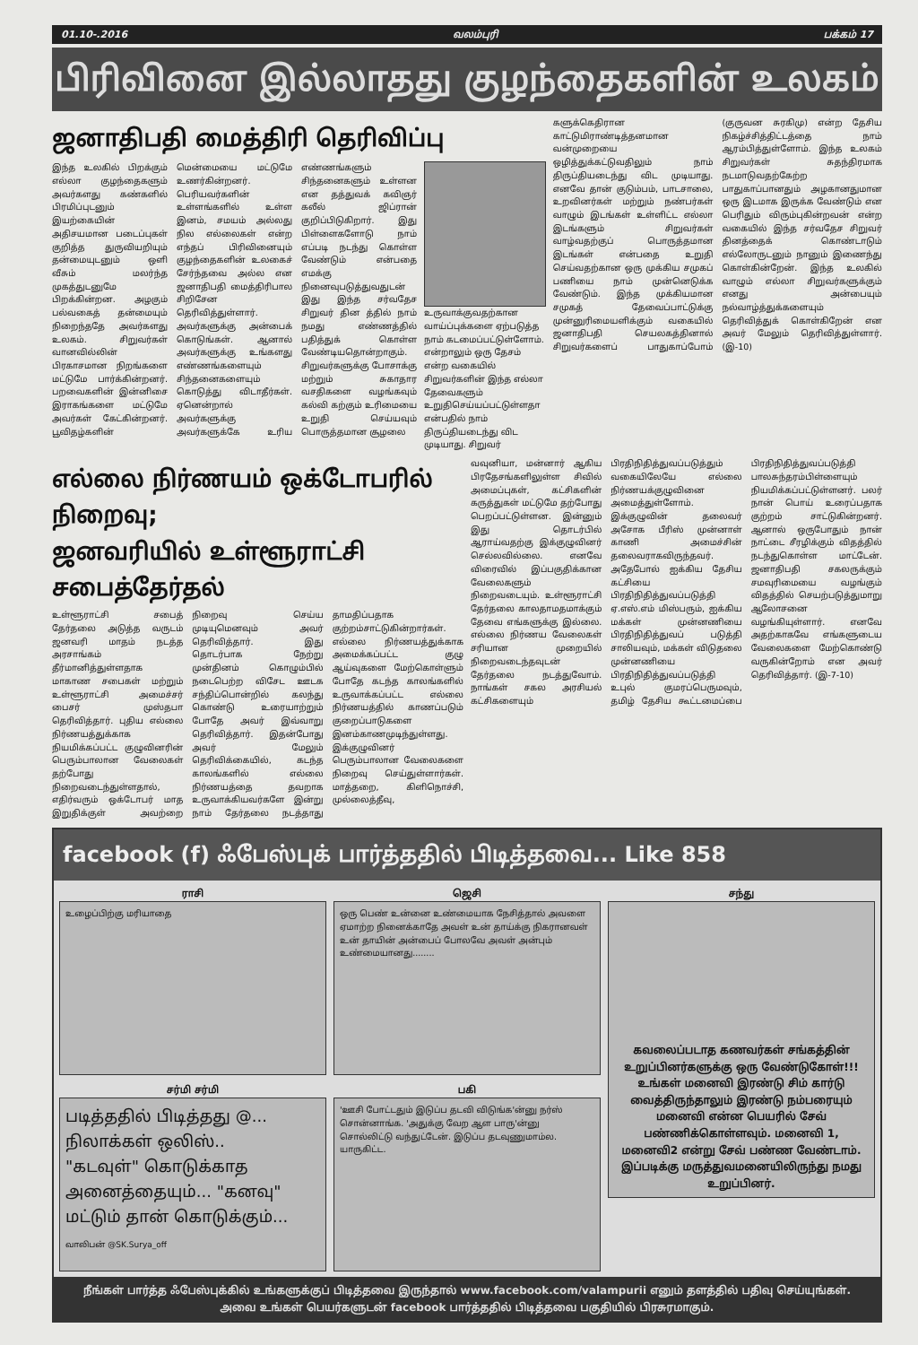01.10-.2016 வலம்புரி பக்கம் 17
பிரிவினை இல்லாதது குழந்தைகளின் உலகம்
ஜனாதிபதி மைத்திரி தெரிவிப்பு
இந்த உலகில் பிறக்கும் எல்லா குழந்தைகளும் அவர்களது கண்களில் பிரமிப்புடனும் இயற்கையின் அதிசயமான படைப்புகள் குறித்த துருவியறியும் தன்மையுடனும் ஒளி வீசும் மலர்ந்த முகத்துடனுமே பிறக்கின்றன. அழகும் பல்வகைத் தன்மையும் நிறைந்ததே அவர்களது உலகம். சிறுவர்கள் வானவில்லின் பிரகாசமான நிறங்களை மட்டுமே பார்க்கின்றனர். பறவைகளின் இன்னிசை இராகங்களை மட்டுமே அவர்கள் கேட்கின்றனர். பூவிதழ்களின் மென்மையை மட்டுமே உணர்கின்றனர். பெரியவர்களின் உள்ளங்களில் உள்ள இனம், சமயம் அல்லது நில எல்லைகள் என்ற எந்தப் பிரிவினையும் குழந்தைகளின் உலகைச் சேர்ந்தவை அல்ல என ஜனாதிபதி மைத்திரிபால சிறிசேன தெரிவித்துள்ளார். அவர்களுக்கு அன்பைக் கொடுங்கள். ஆனால் அவர்களுக்கு உங்களது எண்ணங்களையும் சிந்தனைகளையும் கொடுத்து விடாதீர்கள். ஏனென்றால் அவர்களுக்கு அவர்களுக்கே உரிய எண்ணங்களும் சிந்தனைகளும் உள்ளன என தத்துவக் கவிஞர் கலீல் ஜிப்ரான் குறிப்பிடுகிறார். இது பிள்ளைகளோடு நாம் எப்படி நடந்து கொள்ள வேண்டும் என்பதை எமக்கு நினைவுபடுத்துவதுடன் இது இந்த சர்வதேச சிறுவர் தின த்தில் நாம் நமது எண்ணத்தில் பதித்துக் கொள்ள வேண்டியதொன்றாகும். சிறுவர்களுக்கு போசாக்கு மற்றும் சுகாதார வசதிகளை வழங்கவும் கல்வி கற்கும் உரிமையை உறுதி செய்யவும் பொருத்தமான சூழலை
உருவாக்குவதற்கான வாய்ப்புக்களை ஏற்படுத்த நாம் கடமைப்பட்டுள்ளோம். என்றாலும் ஒரு தேசம் என்ற வகையில் சிறுவர்களின் இந்த எல்லா தேவைகளும் உறுதிசெய்யப்பட்டுள்ளதா என்பதில் நாம் திருப்தியடைந்து விட முடியாது. சிறுவர்
களுக்கெதிரான காட்டுமிராண்டித்தனமான வன்முறையை ஒழித்துக்கட்டுவதிலும் நாம் திருப்தியடைந்து விட முடியாது. எனவே தான் குடும்பம், பாடசாலை, உறவினர்கள் மற்றும் நண்பர்கள் வாழும் இடங்கள் உள்ளிட்ட எல்லா இடங்களும் சிறுவர்கள் வாழ்வதற்குப் பொருத்தமான இடங்கள் என்பதை உறுதி செய்வதற்கான ஒரு முக்கிய சமுகப் பணியை நாம் முன்னெடுக்க வேண்டும். இந்த முக்கியமான சமுகத் தேவைப்பாட்டுக்கு முன்னுரிமையளிக்கும் வகையில் ஜனாதிபதி செயலகத்தினால் சிறுவர்களைப் பாதுகாப்போம் (குருவன சுரகிமு) என்ற தேசிய நிகழ்ச்சித்திட்டத்தை நாம் ஆரம்பித்துள்ளோம். இந்த உலகம் சிறுவர்கள் சுதந்திரமாக நடமாடுவதற்கேற்ற பாதுகாப்பானதும் அழகானதுமான ஒரு இடமாக இருக்க வேண்டும் என பெரிதும் விரும்புகின்றவன் என்ற வகையில் இந்த சர்வதேச சிறுவர் தினத்தைக் கொண்டாடும் எல்லோருடனும் நானும் இணைந்து கொள்கின்றேன். இந்த உலகில் வாழும் எல்லா சிறுவர்களுக்கும் எனது அன்பையும் நல்வாழ்த்துக்களையும் தெரிவித்துக் கொள்கிறேன் என அவர் மேலும் தெரிவித்துள்ளார். (இ-10)
எல்லை நிர்ணயம் ஒக்டோபரில் நிறைவு;
ஜனவரியில் உள்ளூராட்சி சபைத்தேர்தல்
உள்ளூராட்சி சபைத் தேர்தலை அடுத்த வருடம் ஜனவரி மாதம் நடத்த அரசாங்கம் தீர்மானித்துள்ளதாக மாகாண சபைகள் மற்றும் உள்ளூராட்சி அமைச்சர் பைசர் முஸ்தபா தெரிவித்தார். புதிய எல்லை நிர்ணயத்துக்காக நியமிக்கப்பட்ட குழுவினரின் பெரும்பாலான வேலைகள் தற்போது நிறைவடைந்துள்ளதால், எதிர்வரும் ஒக்டோபர் மாத இறுதிக்குள் அவற்றை நிறைவு செய்ய முடியுமெனவும் அவர் தெரிவித்தார். இது தொடர்பாக நேற்று முன்தினம் கொழும்பில் நடைபெற்ற விசேட ஊடக சந்திப்பொன்றில் கலந்து கொண்டு உரையாற்றும் போதே அவர் இவ்வாறு தெரிவித்தார். இதன்போது அவர் மேலும் தெரிவிக்கையில், கடந்த காலங்களில் எல்லை நிர்ணயத்தை தவறாக உருவாக்கியவர்களே இன்று நாம் தேர்தலை நடத்தாது தாமதிப்பதாக குற்றம்சாட்டுகின்றார்கள். எல்லை நிர்ணயத்துக்காக அமைக்கப்பட்ட குழு ஆய்வுகளை மேற்கொள்ளும் போதே கடந்த காலங்களில் உருவாக்கப்பட்ட எல்லை நிர்ணயத்தில் காணப்படும் குறைப்பாடுகளை இனம்காணமுடிந்துள்ளது. இக்குழுவினர் பெரும்பாலான வேலைகளை நிறைவு செய்துள்ளார்கள். மாத்தறை, கிளிநொச்சி, முல்லைத்தீவு,
வவுனியா, மன்னார் ஆகிய பிரதேசங்களிலுள்ள சிவில் அமைப்புகள், கட்சிகளின் கருத்துகள் மட்டுமே தற்போது பெறப்பட்டுள்ளன. இன்னும் இது தொடர்பில் ஆராய்வதற்கு இக்குழுவினர் செல்லவில்லை. எனவே விரைவில் இப்பகுதிக்கான வேலைகளும் நிறைவடையும். உள்ளூராட்சி தேர்தலை காலதாமதமாக்கும் தேவை எங்களுக்கு இல்லை. எல்லை நிர்ணய வேலைகள் சரியான முறையில் நிறைவடைந்தவுடன் தேர்தலை நடத்துவோம். நாங்கள் சகல அரசியல் கட்சிகளையும் பிரதிநிதித்துவப்படுத்தும் வகையிலேயே எல்லை நிர்ணயக்குழுவினை அமைத்துள்ளோம். இக்குழுவின் தலைவர் அசோக பீரிஸ் முன்னாள் காணி அமைச்சின் தலைவராகவிருந்தவர். அதேபோல் ஐக்கிய தேசிய கட்சியை பிரதிநிதித்துவப்படுத்தி ஏ.எஸ்.எம் மிஸ்பரும், ஐக்கிய மக்கள் முன்னணியை பிரதிநிதித்துவப் படுத்தி சாலியவும், மக்கள் விடுதலை முன்னணியை பிரதிநிதித்துவப்படுத்தி உபுல் குமரப்பெருமவும், தமிழ் தேசிய கூட்டமைப்பை பிரதிநிதித்துவப்படுத்தி பாலசுந்தரம்பிள்ளையும் நியமிக்கப்பட்டுள்ளனர். பலர் நான் பொய் உரைப்பதாக குற்றம் சாட்டுகின்றனர். ஆனால் ஒருபோதும் நான் நாட்டை சீரழிக்கும் விதத்தில் நடந்துகொள்ள மாட்டேன். ஜனாதிபதி சகலருக்கும் சமவுரிமையை வழங்கும் விதத்தில் செயற்படுத்துமாறு ஆலோசனை வழங்கியுள்ளார். எனவே அதற்காகவே எங்களுடைய வேலைகளை மேற்கொண்டு வருகின்றோம் என அவர் தெரிவித்தார். (இ-7-10)
facebook (f) ஃபேஸ்புக் பார்த்ததில் பிடித்தவை... Like 858
ராசி
உழைப்பிற்கு மரியாதை
ஜெசி
ஒரு பெண் உன்னை உண்மையாக நேசித்தால் அவளை ஏமாற்ற நினைக்காதே அவள் உன் தாய்க்கு நிகரானவள் உன் தாயின் அன்பைப் போலவே அவள் அன்பும் உண்மையானது........
சந்து
கவலைப்படாத கணவர்கள் சங்கத்தின் உறுப்பினர்களுக்கு ஒரு வேண்டுகோள்!!!
உங்கள் மனைவி இரண்டு சிம் கார்டு வைத்திருந்தாலும் இரண்டு நம்பரையும் மனைவி என்ன பெயரில் சேவ் பண்ணிக்கொள்ளவும். மனைவி 1, மனைவி2 என்று சேவ் பண்ண வேண்டாம். இப்படிக்கு மருத்துவமனையிலிருந்து நமது உறுப்பினர்.
சர்மி சர்மி
படித்ததில் பிடித்தது @... நிலாக்கள் ஒலிஸ்..
"கடவுள்" கொடுக்காத அனைத்தையும்... "கனவு" மட்டும் தான் கொடுக்கும்...
வாலிபன் @SK.Surya_off
பகி
'ஊசி போட்டதும் இடுப்ப தடவி விடுங்க'ன்னு நர்ஸ் சொன்னாங்க. 'அதுக்கு வேற ஆள பாரு'ன்னு சொல்லிட்டு வந்துட்டேன். இடுப்ப தடவுணுமாம்ல. யாருகிட்ட.
நீங்கள் பார்த்த ஃபேஸ்புக்கில் உங்களுக்குப் பிடித்தவை இருந்தால் www.facebook.com/valampurii எனும் தளத்தில் பதிவு செய்யுங்கள்.
அவை உங்கள் பெயர்களுடன் facebook பார்த்ததில் பிடித்தவை பகுதியில் பிரசுரமாகும்.